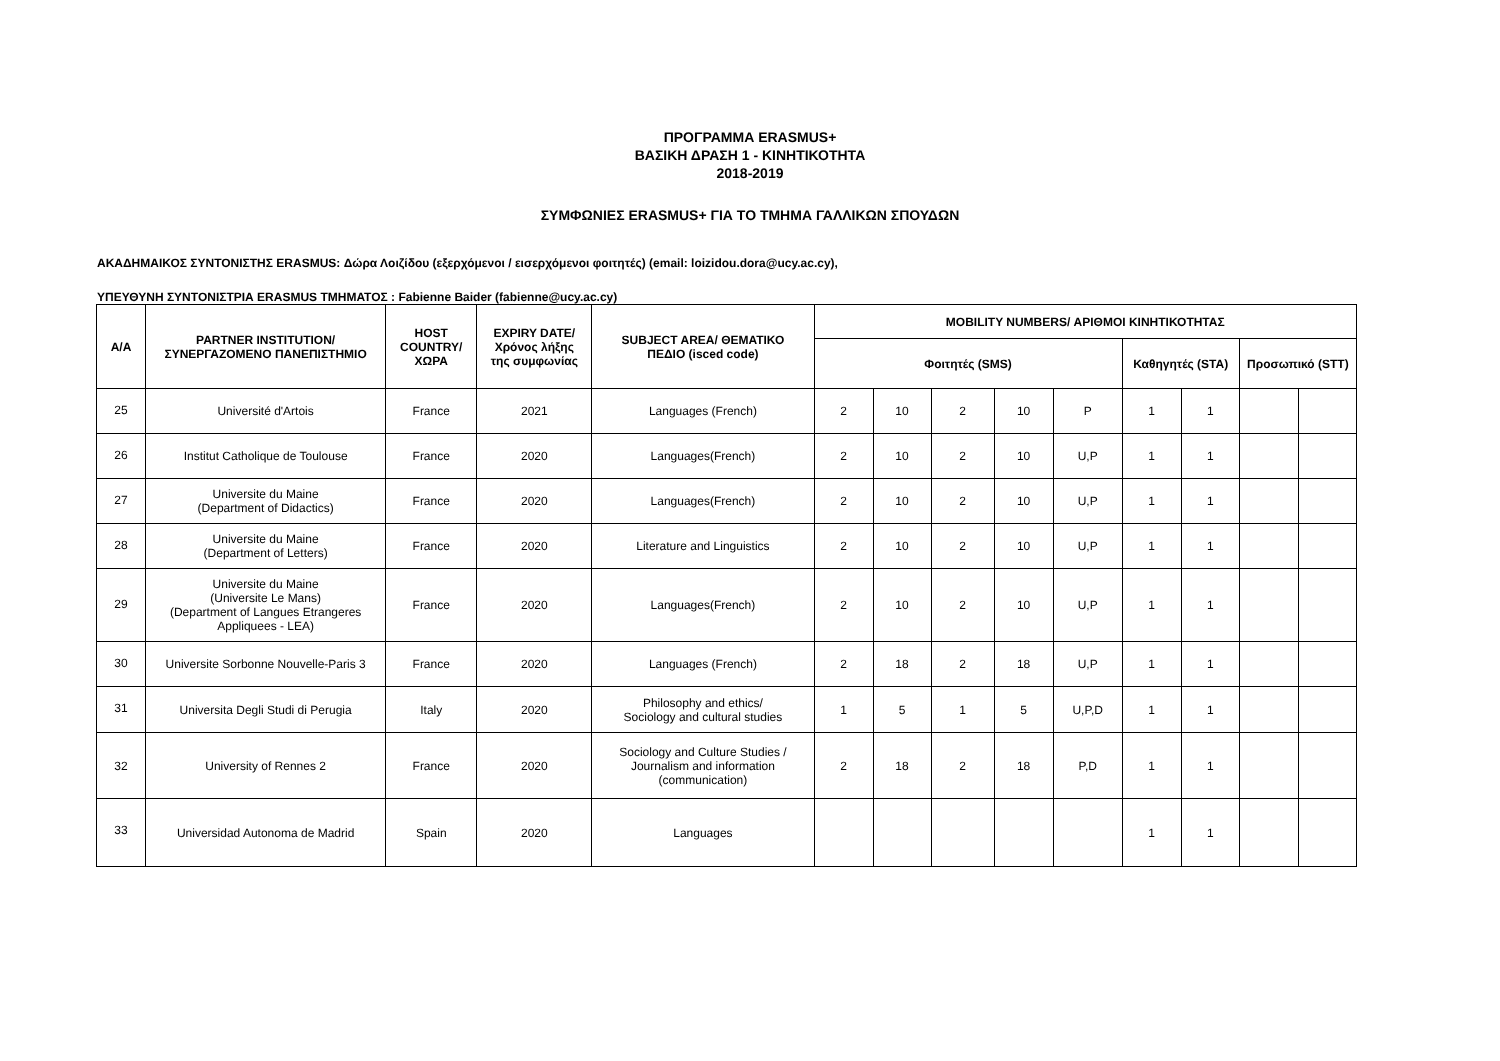ΠΡΟΓΡΑΜΜΑ ERASMUS+
ΒΑΣΙΚΗ ΔΡΑΣΗ 1 - ΚΙΝΗΤΙΚΟΤΗΤΑ
2018-2019
ΣΥΜΦΩΝΙΕΣ ERASMUS+ ΓΙΑ ΤΟ ΤΜΗΜΑ ΓΑΛΛΙΚΩΝ ΣΠΟΥΔΩΝ
ΑΚΑΔΗΜΑΙΚΟΣ ΣΥΝΤΟΝΙΣΤΗΣ ERASMUS: Δώρα Λοιζίδου (εξερχόμενοι / εισερχόμενοι φοιτητές) (email: loizidou.dora@ucy.ac.cy),
ΥΠΕΥΘΥΝΗ ΣΥΝΤΟΝΙΣΤΡΙΑ ERASMUS ΤΜΗΜΑΤΟΣ : Fabienne Baider (fabienne@ucy.ac.cy)
| A/A | PARTNER INSTITUTION/ ΣΥΝΕΡΓΑΖΟΜΕΝΟ ΠΑΝΕΠΙΣΤΗΜΙΟ | HOST COUNTRY/ ΧΩΡΑ | EXPIRY DATE/ Χρόνος λήξης της συμφωνίας | SUBJECT AREA/ ΘΕΜΑΤΙΚΟ ΠΕΔΙΟ (isced code) | MOBILITY NUMBERS/ ΑΡΙΘΜΟΙ ΚΙΝΗΤΙΚΟΤΗΤΑΣ | | | | | | | | |
| --- | --- | --- | --- | --- | --- | --- | --- | --- | --- | --- | --- | --- | --- |
| | | | | | Φοιτητές (SMS) | | | | | Καθηγητές (STA) | | Προσωπικό (STT) | |
| 25 | Université d'Artois | France | 2021 | Languages (French) | 2 | 10 | 2 | 10 | P | 1 | 1 | | |
| 26 | Institut Catholique de Toulouse | France | 2020 | Languages(French) | 2 | 10 | 2 | 10 | U,P | 1 | 1 | | |
| 27 | Universite du Maine (Department of Didactics) | France | 2020 | Languages(French) | 2 | 10 | 2 | 10 | U,P | 1 | 1 | | |
| 28 | Universite du Maine (Department of Letters) | France | 2020 | Literature and Linguistics | 2 | 10 | 2 | 10 | U,P | 1 | 1 | | |
| 29 | Universite du Maine (Universite Le Mans) (Department of Langues Etrangeres Appliquees - LEA) | France | 2020 | Languages(French) | 2 | 10 | 2 | 10 | U,P | 1 | 1 | | |
| 30 | Universite Sorbonne Nouvelle-Paris 3 | France | 2020 | Languages (French) | 2 | 18 | 2 | 18 | U,P | 1 | 1 | | |
| 31 | Universita Degli Studi di Perugia | Italy | 2020 | Philosophy and ethics/ Sociology and cultural studies | 1 | 5 | 1 | 5 | U,P,D | 1 | 1 | | |
| 32 | University of Rennes 2 | France | 2020 | Sociology and Culture Studies / Journalism and information (communication) | 2 | 18 | 2 | 18 | P,D | 1 | 1 | | |
| 33 | Universidad Autonoma de Madrid | Spain | 2020 | Languages | | | | | | 1 | 1 | | |